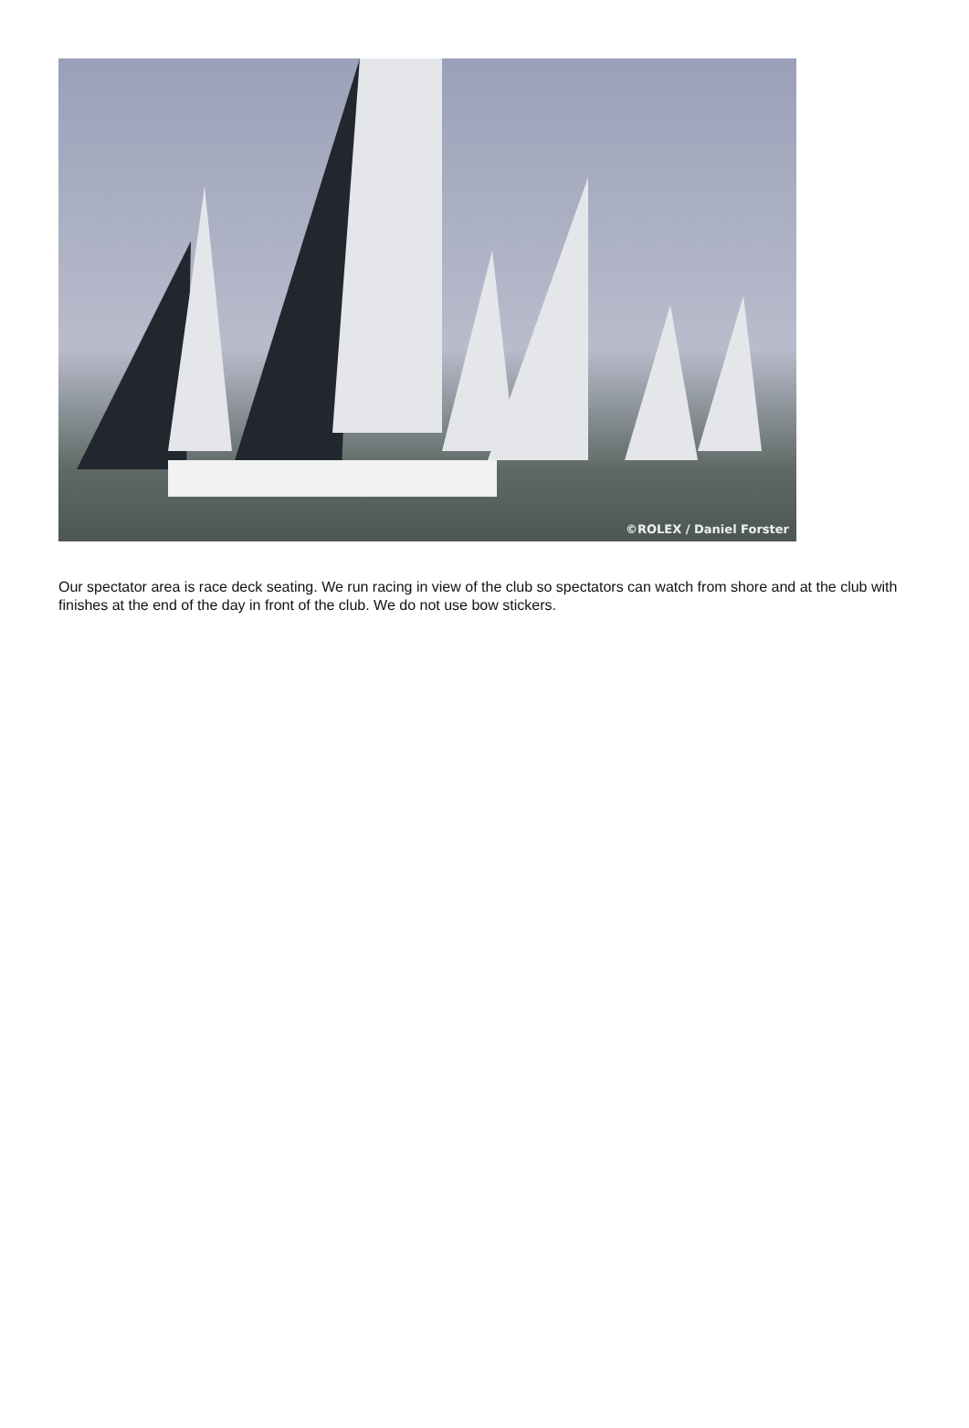©ROLEX / Daniel Forster
Our spectator area is race deck seating. We run racing in view of the club so spectators can watch from shore and at the club with finishes at the end of the day in front of the club. We do not use bow stickers.